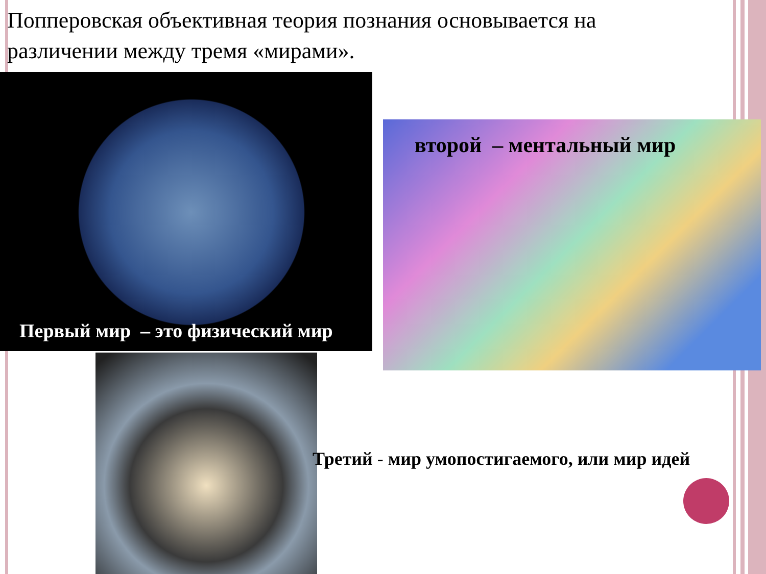Попперовская объективная теория познания основывается на различении между тремя «мирами».
Первый мир – это физический мир
второй – ментальный мир
Третий - мир умопостигаемого, или мир идей